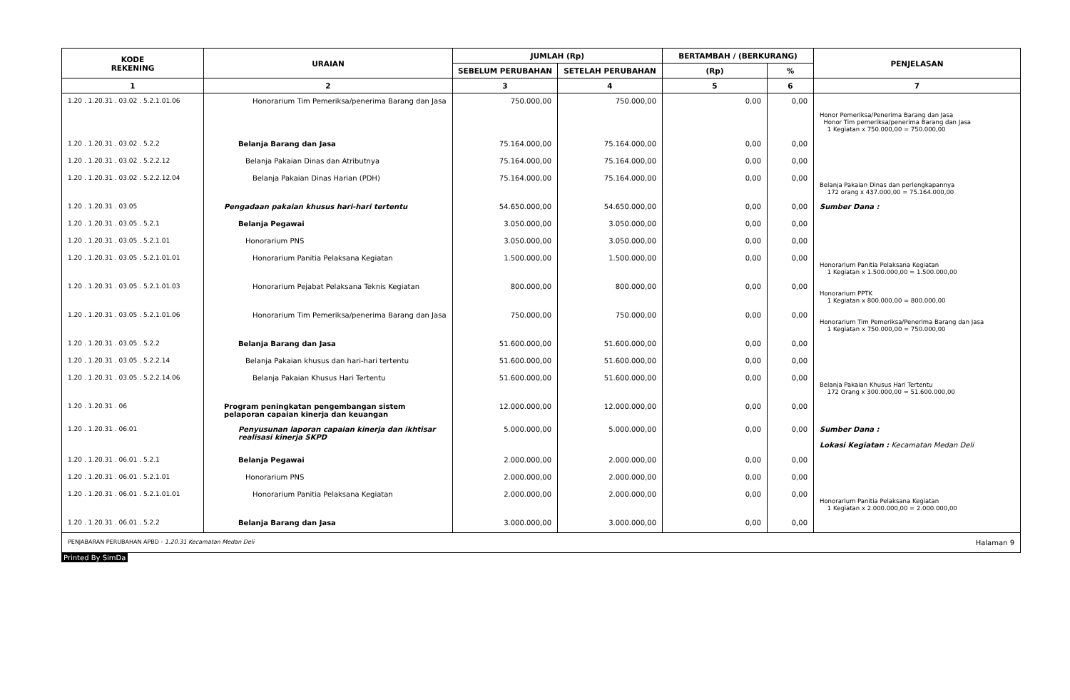| KODE REKENING | URAIAN | JUMLAH (Rp) | | BERTAMBAH / (BERKURANG) | | PENJELASAN |
| --- | --- | --- | --- | --- | --- | --- |
| | | SEBELUM PERUBAHAN | SETELAH PERUBAHAN | (Rp) | % | |
| 1 | 2 | 3 | 4 | 5 | 6 | 7 |
| 1.20 . 1.20.31 . 03.02 . 5.2.1.01.06 | Honorarium Tim Pemeriksa/penerima Barang dan Jasa | 750.000,00 | 750.000,00 | 0,00 | 0,00 | Honor Pemeriksa/Penerima Barang dan Jasa Honor Tim pemeriksa/penerima Barang dan Jasa 1 Kegiatan x 750.000,00 = 750.000,00 |
| 1.20 . 1.20.31 . 03.02 . 5.2.2 | Belanja Barang dan Jasa | 75.164.000,00 | 75.164.000,00 | 0,00 | 0,00 | |
| 1.20 . 1.20.31 . 03.02 . 5.2.2.12 | Belanja Pakaian Dinas dan Atributnya | 75.164.000,00 | 75.164.000,00 | 0,00 | 0,00 | |
| 1.20 . 1.20.31 . 03.02 . 5.2.2.12.04 | Belanja Pakaian Dinas Harian (PDH) | 75.164.000,00 | 75.164.000,00 | 0,00 | 0,00 | Belanja Pakaian Dinas dan perlengkapannya 172 orang x 437.000,00 = 75.164.000,00 |
| 1.20 . 1.20.31 . 03.05 | Pengadaan pakaian khusus hari-hari tertentu | 54.650.000,00 | 54.650.000,00 | 0,00 | 0,00 | Sumber Dana : |
| 1.20 . 1.20.31 . 03.05 . 5.2.1 | Belanja Pegawai | 3.050.000,00 | 3.050.000,00 | 0,00 | 0,00 | |
| 1.20 . 1.20.31 . 03.05 . 5.2.1.01 | Honorarium PNS | 3.050.000,00 | 3.050.000,00 | 0,00 | 0,00 | |
| 1.20 . 1.20.31 . 03.05 . 5.2.1.01.01 | Honorarium Panitia Pelaksana Kegiatan | 1.500.000,00 | 1.500.000,00 | 0,00 | 0,00 | Honorarium Panitia Pelaksana Kegiatan 1 Kegiatan x 1.500.000,00 = 1.500.000,00 |
| 1.20 . 1.20.31 . 03.05 . 5.2.1.01.03 | Honorarium Pejabat Pelaksana Teknis Kegiatan | 800.000,00 | 800.000,00 | 0,00 | 0,00 | Honorarium PPTK 1 Kegiatan x 800.000,00 = 800.000,00 |
| 1.20 . 1.20.31 . 03.05 . 5.2.1.01.06 | Honorarium Tim Pemeriksa/penerima Barang dan Jasa | 750.000,00 | 750.000,00 | 0,00 | 0,00 | Honorarium Tim Pemeriksa/Penerima Barang dan Jasa 1 Kegiatan x 750.000,00 = 750.000,00 |
| 1.20 . 1.20.31 . 03.05 . 5.2.2 | Belanja Barang dan Jasa | 51.600.000,00 | 51.600.000,00 | 0,00 | 0,00 | |
| 1.20 . 1.20.31 . 03.05 . 5.2.2.14 | Belanja Pakaian khusus dan hari-hari tertentu | 51.600.000,00 | 51.600.000,00 | 0,00 | 0,00 | |
| 1.20 . 1.20.31 . 03.05 . 5.2.2.14.06 | Belanja Pakaian Khusus Hari Tertentu | 51.600.000,00 | 51.600.000,00 | 0,00 | 0,00 | Belanja Pakaian Khusus Hari Tertentu 172 Orang x 300.000,00 = 51.600.000,00 |
| 1.20 . 1.20.31 . 06 | Program peningkatan pengembangan sistem pelaporan capaian kinerja dan keuangan | 12.000.000,00 | 12.000.000,00 | 0,00 | 0,00 | |
| 1.20 . 1.20.31 . 06.01 | Penyusunan laporan capaian kinerja dan ikhtisar realisasi kinerja SKPD | 5.000.000,00 | 5.000.000,00 | 0,00 | 0,00 | Sumber Dana : Lokasi Kegiatan : Kecamatan Medan Deli |
| 1.20 . 1.20.31 . 06.01 . 5.2.1 | Belanja Pegawai | 2.000.000,00 | 2.000.000,00 | 0,00 | 0,00 | |
| 1.20 . 1.20.31 . 06.01 . 5.2.1.01 | Honorarium PNS | 2.000.000,00 | 2.000.000,00 | 0,00 | 0,00 | |
| 1.20 . 1.20.31 . 06.01 . 5.2.1.01.01 | Honorarium Panitia Pelaksana Kegiatan | 2.000.000,00 | 2.000.000,00 | 0,00 | 0,00 | Honorarium Panitia Pelaksana Kegiatan 1 Kegiatan x 2.000.000,00 = 2.000.000,00 |
| 1.20 . 1.20.31 . 06.01 . 5.2.2 | Belanja Barang dan Jasa | 3.000.000,00 | 3.000.000,00 | 0,00 | 0,00 | |
PENJABARAN PERUBAHAN APBD - 1.20.31 Kecamatan Medan Deli Halaman 9
Printed By SimDa